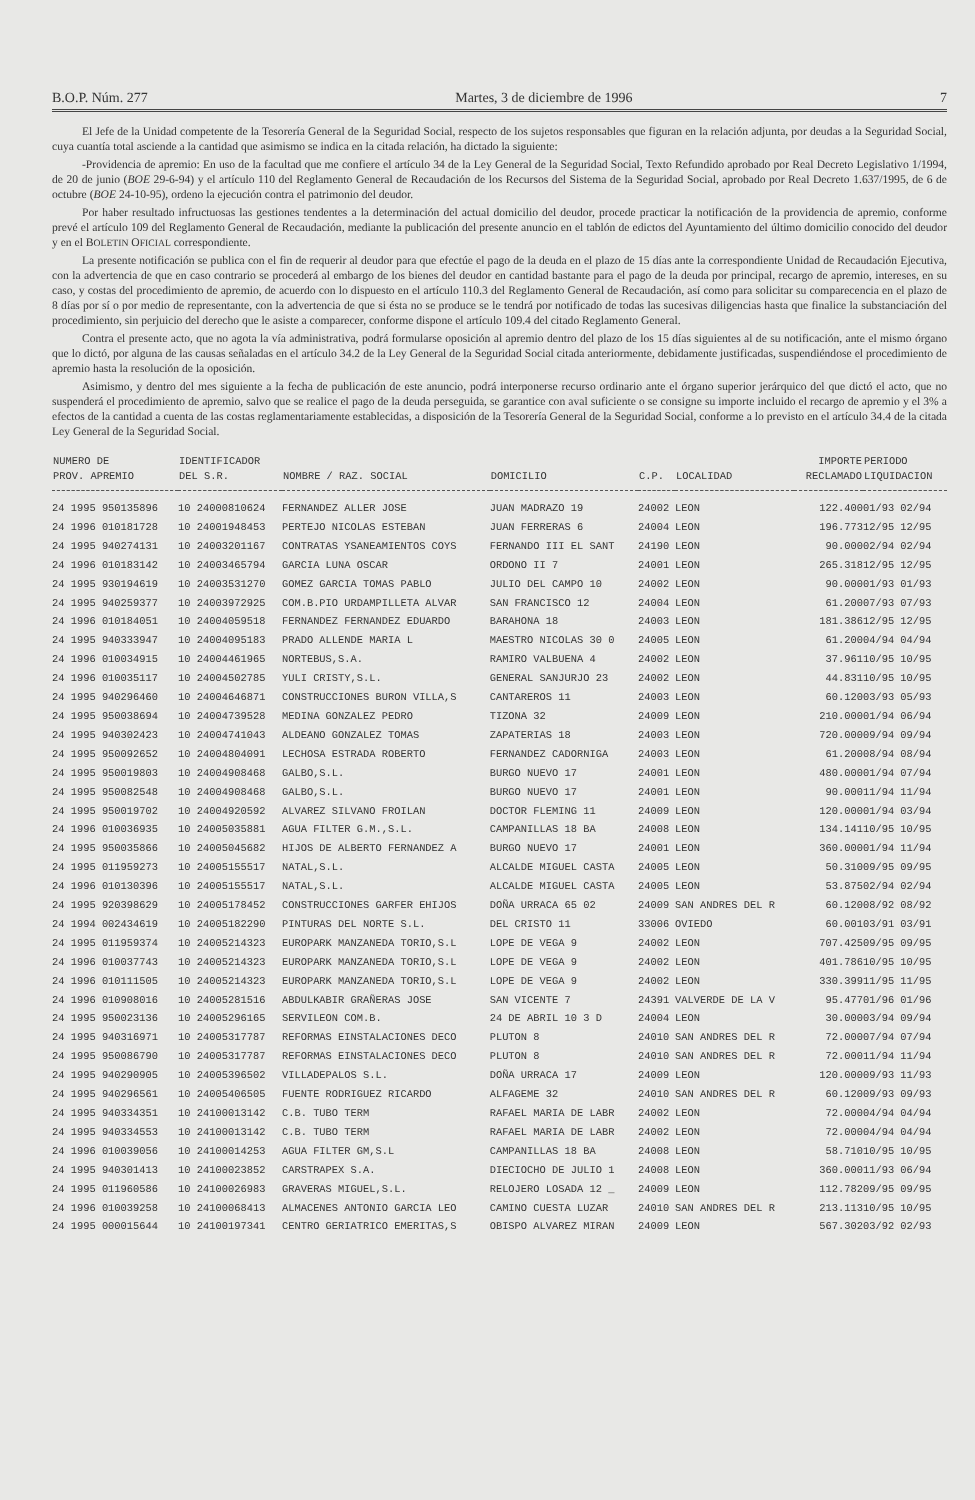B.O.P. Núm. 277 Martes, 3 de diciembre de 1996 7
El Jefe de la Unidad competente de la Tesorería General de la Seguridad Social, respecto de los sujetos responsables que figuran en la relación adjunta, por deudas a la Seguridad Social, cuya cuantía total asciende a la cantidad que asimismo se indica en la citada relación, ha dictado la siguiente:
-Providencia de apremio: En uso de la facultad que me confiere el artículo 34 de la Ley General de la Seguridad Social, Texto Refundido aprobado por Real Decreto Legislativo 1/1994, de 20 de junio (BOE 29-6-94) y el artículo 110 del Reglamento General de Recaudación de los Recursos del Sistema de la Seguridad Social, aprobado por Real Decreto 1.637/1995, de 6 de octubre (BOE 24-10-95), ordeno la ejecución contra el patrimonio del deudor.
Por haber resultado infructuosas las gestiones tendentes a la determinación del actual domicilio del deudor, procede practicar la notificación de la providencia de apremio, conforme prevé el artículo 109 del Reglamento General de Recaudación, mediante la publicación del presente anuncio en el tablón de edictos del Ayuntamiento del último domicilio conocido del deudor y en el BOLETIN OFICIAL correspondiente.
La presente notificación se publica con el fin de requerir al deudor para que efectúe el pago de la deuda en el plazo de 15 días ante la correspondiente Unidad de Recaudación Ejecutiva, con la advertencia de que en caso contrario se procederá al embargo de los bienes del deudor en cantidad bastante para el pago de la deuda por principal, recargo de apremio, intereses, en su caso, y costas del procedimiento de apremio, de acuerdo con lo dispuesto en el artículo 110.3 del Reglamento General de Recaudación, así como para solicitar su comparecencia en el plazo de 8 días por sí o por medio de representante, con la advertencia de que si ésta no se produce se le tendrá por notificado de todas las sucesivas diligencias hasta que finalice la substanciación del procedimiento, sin perjuicio del derecho que le asiste a comparecer, conforme dispone el artículo 109.4 del citado Reglamento General.
Contra el presente acto, que no agota la vía administrativa, podrá formularse oposición al apremio dentro del plazo de los 15 días siguientes al de su notificación, ante el mismo órgano que lo dictó, por alguna de las causas señaladas en el artículo 34.2 de la Ley General de la Seguridad Social citada anteriormente, debidamente justificadas, suspendiéndose el procedimiento de apremio hasta la resolución de la oposición.
Asimismo, y dentro del mes siguiente a la fecha de publicación de este anuncio, podrá interponerse recurso ordinario ante el órgano superior jerárquico del que dictó el acto, que no suspenderá el procedimiento de apremio, salvo que se realice el pago de la deuda perseguida, se garantice con aval suficiente o se consigne su importe incluido el recargo de apremio y el 3% a efectos de la cantidad a cuenta de las costas reglamentariamente establecidas, a disposición de la Tesorería General de la Seguridad Social, conforme a lo previsto en el artículo 34.4 de la citada Ley General de la Seguridad Social.
| NUMERO DE PROV. APREMIO | IDENTIFICADOR DEL S.R. | NOMBRE / RAZ. SOCIAL | DOMICILIO | C.P. | LOCALIDAD | IMPORTE RECLAMADO | PERIODO LIQUIDACION |
| --- | --- | --- | --- | --- | --- | --- | --- |
| 24 1995 950135896 | 10 24000810624 | FERNANDEZ ALLER JOSE | JUAN MADRAZO 19 | 24002 | LEON | 122.400 | 01/93 02/94 |
| 24 1996 010181728 | 10 24001948453 | PERTEJO NICOLAS ESTEBAN | JUAN FERRERAS 6 | 24004 | LEON | 196.773 | 12/95 12/95 |
| 24 1995 940274131 | 10 24003201167 | CONTRATAS YSANEAMIENTOS COYS | FERNANDO III EL SANT | 24190 | LEON | 90.000 | 02/94 02/94 |
| 24 1996 010183142 | 10 24003465794 | GARCIA LUNA OSCAR | ORDONO II 7 | 24001 | LEON | 265.318 | 12/95 12/95 |
| 24 1995 930194619 | 10 24003531270 | GOMEZ GARCIA TOMAS PABLO | JULIO DEL CAMPO 10 | 24002 | LEON | 90.000 | 01/93 01/93 |
| 24 1995 940259377 | 10 24003972925 | COM.B.PIO URDAMPILLETA ALVAR | SAN FRANCISCO 12 | 24004 | LEON | 61.200 | 07/93 07/93 |
| 24 1996 010184051 | 10 24004059518 | FERNANDEZ FERNANDEZ EDUARDO | BARAHONA 18 | 24003 | LEON | 181.386 | 12/95 12/95 |
| 24 1995 940333947 | 10 24004095183 | PRADO ALLENDE MARIA L | MAESTRO NICOLAS 30 0 | 24005 | LEON | 61.200 | 04/94 04/94 |
| 24 1996 010034915 | 10 24004461965 | NORTEBUS,S.A. | RAMIRO VALBUENA 4 | 24002 | LEON | 37.961 | 10/95 10/95 |
| 24 1996 010035117 | 10 24004502785 | YULI CRISTY,S.L. | GENERAL SANJURJO 23 | 24002 | LEON | 44.831 | 10/95 10/95 |
| 24 1995 940296460 | 10 24004646871 | CONSTRUCCIONES BURON VILLA,S | CANTAREROS 11 | 24003 | LEON | 60.120 | 03/93 05/93 |
| 24 1995 950038694 | 10 24004739528 | MEDINA GONZALEZ PEDRO | TIZONA 32 | 24009 | LEON | 210.000 | 01/94 06/94 |
| 24 1995 940302423 | 10 24004741043 | ALDEANO GONZALEZ TOMAS | ZAPATERIAS 18 | 24003 | LEON | 720.000 | 09/94 09/94 |
| 24 1995 950092652 | 10 24004804091 | LECHOSA ESTRADA ROBERTO | FERNANDEZ CADORNIGA | 24003 | LEON | 61.200 | 08/94 08/94 |
| 24 1995 950019803 | 10 24004908468 | GALBO,S.L. | BURGO NUEVO 17 | 24001 | LEON | 480.000 | 01/94 07/94 |
| 24 1995 950082548 | 10 24004908468 | GALBO,S.L. | BURGO NUEVO 17 | 24001 | LEON | 90.000 | 11/94 11/94 |
| 24 1995 950019702 | 10 24004920592 | ALVAREZ SILVANO FROILAN | DOCTOR FLEMING 11 | 24009 | LEON | 120.000 | 01/94 03/94 |
| 24 1996 010036935 | 10 24005035881 | AGUA FILTER G.M.,S.L. | CAMPANILLAS 18 BA | 24008 | LEON | 134.141 | 10/95 10/95 |
| 24 1995 950035866 | 10 24005045682 | HIJOS DE ALBERTO FERNANDEZ A | BURGO NUEVO 17 | 24001 | LEON | 360.000 | 01/94 11/94 |
| 24 1995 011959273 | 10 24005155517 | NATAL,S.L. | ALCALDE MIGUEL CASTA | 24005 | LEON | 50.310 | 09/95 09/95 |
| 24 1996 010130396 | 10 24005155517 | NATAL,S.L. | ALCALDE MIGUEL CASTA | 24005 | LEON | 53.875 | 02/94 02/94 |
| 24 1995 920398629 | 10 24005178452 | CONSTRUCCIONES GARFER EHIJOS | DOÑA URRACA 65 02 | 24009 | SAN ANDRES DEL R | 60.120 | 08/92 08/92 |
| 24 1994 002434619 | 10 24005182290 | PINTURAS DEL NORTE S.L. | DEL CRISTO 11 | 33006 | OVIEDO | 60.001 | 03/91 03/91 |
| 24 1995 011959374 | 10 24005214323 | EUROPARK MANZANEDA TORIO,S.L | LOPE DE VEGA 9 | 24002 | LEON | 707.425 | 09/95 09/95 |
| 24 1996 010037743 | 10 24005214323 | EUROPARK MANZANEDA TORIO,S.L | LOPE DE VEGA 9 | 24002 | LEON | 401.786 | 10/95 10/95 |
| 24 1996 010111505 | 10 24005214323 | EUROPARK MANZANEDA TORIO,S.L | LOPE DE VEGA 9 | 24002 | LEON | 330.399 | 11/95 11/95 |
| 24 1996 010908016 | 10 24005281516 | ABDULKABIR GRAÑERAS JOSE | SAN VICENTE 7 | 24391 | VALVERDE DE LA V | 95.477 | 01/96 01/96 |
| 24 1995 950023136 | 10 24005296165 | SERVILEON COM.B. | 24 DE ABRIL 10 3 D | 24004 | LEON | 30.000 | 03/94 09/94 |
| 24 1995 940316971 | 10 24005317787 | REFORMAS EINSTALACIONES DECO | PLUTON 8 | 24010 | SAN ANDRES DEL R | 72.000 | 07/94 07/94 |
| 24 1995 950086790 | 10 24005317787 | REFORMAS EINSTALACIONES DECO | PLUTON 8 | 24010 | SAN ANDRES DEL R | 72.000 | 11/94 11/94 |
| 24 1995 940290905 | 10 24005396502 | VILLADEPALOS S.L. | DOÑA URRACA 17 | 24009 | LEON | 120.000 | 09/93 11/93 |
| 24 1995 940296561 | 10 24005406505 | FUENTE RODRIGUEZ RICARDO | ALFAGEME 32 | 24010 | SAN ANDRES DEL R | 60.120 | 09/93 09/93 |
| 24 1995 940334351 | 10 24100013142 | C.B. TUBO TERM | RAFAEL MARIA DE LABR | 24002 | LEON | 72.000 | 04/94 04/94 |
| 24 1995 940334553 | 10 24100013142 | C.B. TUBO TERM | RAFAEL MARIA DE LABR | 24002 | LEON | 72.000 | 04/94 04/94 |
| 24 1996 010039056 | 10 24100014253 | AGUA FILTER GM,S.L | CAMPANILLAS 18 BA | 24008 | LEON | 58.710 | 10/95 10/95 |
| 24 1995 940301413 | 10 24100023852 | CARSTRAPEX S.A. | DIECIOCHO DE JULIO 1 | 24008 | LEON | 360.000 | 11/93 06/94 |
| 24 1995 011960586 | 10 24100026983 | GRAVERAS MIGUEL,S.L. | RELOJERO LOSADA 12 _ | 24009 | LEON | 112.782 | 09/95 09/95 |
| 24 1996 010039258 | 10 24100068413 | ALMACENES ANTONIO GARCIA LEO | CAMINO CUESTA LUZAR | 24010 | SAN ANDRES DEL R | 213.113 | 10/95 10/95 |
| 24 1995 000015644 | 10 24100197341 | CENTRO GERIATRICO EMERITAS,S | OBISPO ALVAREZ MIRAN | 24009 | LEON | 567.302 | 03/92 02/93 |